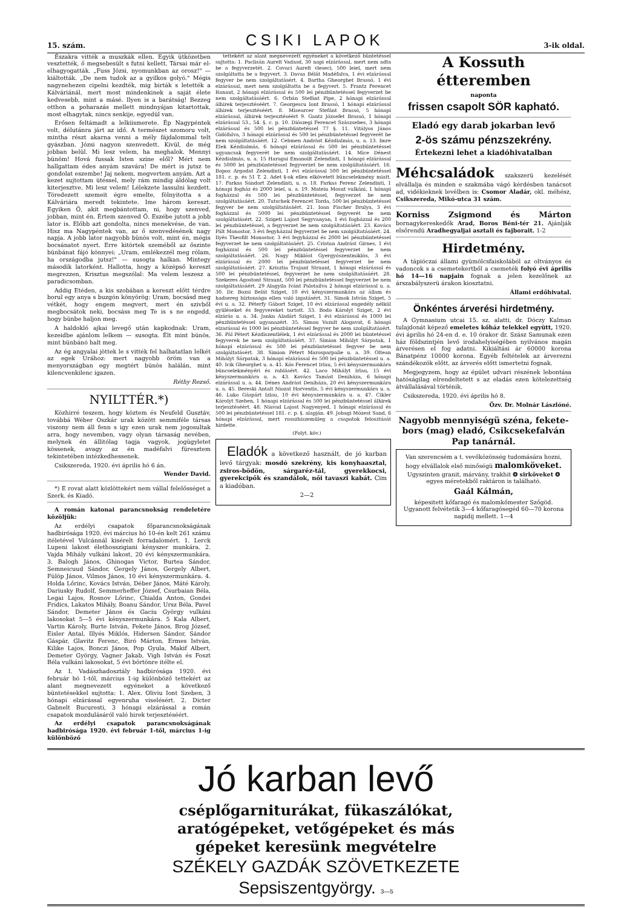15. szám. CSIKI LAPOK 3-ik oldal.
Északra vitték a muszkák ellen. Egyik ütközetben vesztették, ő megsebesült s futni kellett. Társai már el-elhagyogatták. „Fuss Józsi, nyomunkban az orosz!" — kiáltották. „De nem tudok az a gyilkos golyó." Mégis nagynehezen cipelni kezdték, mig birták s letették a Kálváriánál, mert most mindenkinek a saját élete kedvesebb, mint a másé. Ilyen is a barátság! Bezzeg otthon a poharazás mellett mindnyájan kitartottak, most elhagytak, nincs senkije, egyedül van.
Erősen feltámadt a lelkiismerete. Ép Nagypéntek volt, délutánra járt az idő. A természet szomoru volt, mintha részt akarna venni a mély fájdalommal telt gyászban. Józsi nagyon szenvedett. Kivül, de még jobban belül. Mi lesz velem, ha meghalok. Mennyi bünöm! Hová fussak Isten szine elől? Mért nem hallgattam édes anyám szavára! De mért is jutsz te gondolat eszembe! Jaj nekem, megvertem anyám. Azt a kezet sujtottam ütéssel, mely rám mindig áldólag volt kiterjesztve. Mi lesz velem! Lélekzete lassulni kezdett. Töredezett szemeit égre emelte, fölnyitotta s a Kálváriára meredt tekintete. Ime három kereszt. Egyiken Ő, akit megbántottam, ni, hogy szenved, jobban, mint én. Értem szenved Ő. Eszébe jutott a jobb lator is. Előbb azt gondolta, nincs menekvése, de van. Hisz ma Nagypéntek van, az ő szenvedésének nagy napja. A jobb lator nagyobb bünös volt, mint én, mégis bocsánatot nyert. Erre kitörtek szeméből az őszinte bünbánat fájó könnyei: „Uram, emlékezzél meg rólam, ha országodba jutsz!" — susogta halkan. Mintegy második latorként. Hallotta, hogy a középső kereszt megrezzen, Krisztus megszólal: Ma velem leszesz a paradicsomban.
Addig Etéden, a kis szobában a kereszt előtt térdre borul egy anya s buzgón könyörög: Uram, bocsásd meg vétkét, hogy engem megvert, mert én szivből megbocsátok neki, bocsáss meg Te is s ne engedd, hogy bünbe haljon meg.
A haldokló ajkai levegő után kapkodnak: Uram, kezeidbe ajánlom lelkem — susogta. Élt mint bünös, mint bünbánó halt meg.
Az ég angyalai jöttek le s vitték fel halhatatlan lelkét az egek Urához: mert nagyobb öröm van a menyországban egy megtért bünös halálán, mint kilencvenkilenc igazen.
Réthy Rezső.
NYILTTÉR.*)
Közhirré teszem, hogy köztem és Neufeld Gusztáv, továbbá Wéber Oszkár urak között semmiféle társas viszony nem áll fenn s igy ezen urak nem jogosultak arra, hogy nevemben, vagy olyan társaság nevében, melynek én állitólag tagja vagyok, jogügyletet kössenek, avagy az én madéfalvi füresztem tekintetében intézkedhessenek.
Csikszereda, 1920. évi április hó 6 án.
Wender David.
*) E rovat alatt közlöttekért nem vállal felelősséget a Szerk. és Kiadó.
A román katonai parancsnokság rendeletére közöljük:
Az erdélyi csapatok főparancsnokságának hadbirósága 1920. évi március hó 10-én kelt 261 számu itéletével Vulcánnál kisérelt forradalomért. 1. Lerck Lupeni lakost élethosszigiani kényszer munkára. 2. Vajda Mihály vulkáni lakost, 20 évi kényszermunkára. 3. Balogh János, Ghinogas Victor, Burtea Sándor, Semneicuud Sándor, Gergely János, Gergely Albert, Fülöp János, Vilmos János, 10 évi kényszermunkára. 4. Holda Lőrinc, Kovács István, Déber János, Máté Károly, Dariusky Rudolf, Semmerheffer József, Csurbaian Béla, Legai Lajos, Rosnov Lőrinc, Chialda Anton, Gondei Fridics, Lakatos Mihály, Boanu Sándor, Ursz Béla, Pavel Sándor, Demeter János és Gaciu György vulkáni lakosokat 5—5 évi kényszermunkára. 5 Kala Albert, Vartin Károly, Burte István, Fekete János, Brog József, Eisler Antal, Illyés Miklós, Hidersen Sándor, Sándor Gáspár, Glavitz Ferenc, Biró Márton, Ermes István, Kilike Lajos, Bonczi János, Pop Gyula, Makif Albert, Demeter György, Vagner Jakab, Vigh István és Foszt Béla vulkáni lakosokat, 5 évi börtönre itélte el.
Az I. Vadászhadosztály hadbirósága 1920. évi február hó 1-től, március 1-ig különböző tettekért az alant megnevezett egyéneket a következő büntetésekkel sujtotta: 1. Alex. Oliviu Iont Szeben, 3 hónapi elzárással egyenruha viselésért. 2. Dicter Gabnelt Bucuresti, 3 hónapi elzárással a román csapatok mozdulásáról való hirek terjesztéséért.
Az erdélyi csapatok parancsnokságának hadbirósága 1920. évi február 1-től, március 1-ig különböző
tettekért az alant megnevezett egyéneket a következő büntetéssel sujtotta: 1. Paclisán Aurelt Vadasd, 30 napi elzárással, mert nem adta be a fegyverzetét. 2. Covaci Aurelt vleseci, 500 leiel, mert nem szolgáltatta be a fegyvert. 3. Davas Bélát Madéfalva, 1 évi elzárással fegyver be nem szolgáltatásért. 4. Bartha Gheorghet Brassó, 1 évi elzárással, mert nem szolgáltatta be a fegyvert. 5. Frantz Ferencet Ranaut, 2 hónapi elzárással és 500 lei pénzbüntetéssel fegyverzet be nem szolgáltatásáért. 6. Orbán Stefánt Pipe, 2 hónapi elzárással álhirek terjesztéséért. 7. Georgescu Iont Brassó, 1 hónapi elzárással álhirek terjesztéséért. 8. Misearcer Stefánt Brassó, 5 hónapi elzárással, álhirek terjesztéséért 9. Gantz Józsefet Brassó, 1 hónapi elzárással 53., 54. §. c. p. 10. Diószegi Ferencet Szászsebes, 3 hónapi elzárással és 500 lei pénzbüntetéssel 77 §. 11. Vitályos János Gidófalva, 3 hónapi elzárással és 500 lei pénzbüntetéssel fegyverét be nem szolgáltatásáért. 12. Cebmen Andrást Kézdialmás, u. a. 13. Imre Elek Kézdialmás, 6 hónapi elzárással és 500 lei pénzbüntetéssel ugyancsak fegyverét be nem szolgáltatásáért. 14. Mice Dénest Kézdialmás, u. a. 15 Haragai Emanoilt Zelendinti, 1 hónapi elzárással és 5000 lei pénzbüntetéssel fegyverzet be nem szolgáltatásáért. 16. Bopos Argodat Zelendinti, 1 évi elzárással 500 lei pénzbüntetéssel 181. c. p. és 51 T. 2. Adet §-ok ellen elkövetett büncselekmény miatt. 17. Farkas Sándort Zelendinti, u. a. 18. Farkas Ferenc Zelendinti, 1 hónapi fogház és 2000 leiel, u. a. 19. Mateiu Mosut vulkáni, 1 hónapi fogházzal és 500 lei pénzbüntetéssel, fegyverzet be nem szolgáltatásáért. 20. Tutschek Ferencet Torda, 500 lei pénzbüntetéssel fegyver be nem szolgáltatásáért. 21. Ioan Fischer Brulya, 3 évi fogházzal és 5000 lei pénzbüntetéssel fegyverét be nem szolgáltatásért. 22. Szigeti Lajost Segyvanyan, 1 évi fogházzal és 200 lei pénzbüntetéssel, a fegyverzet be nem szolgáltatásáért. 23. Kovács Pált Monostor, 3 évi fegyházzal fegyverzet be nem szolgáltatásáért. 24. Ilyés Theofilt Monostor, 3 évi fegyházzal és 2000 lei pénzbüntetéssel fegyverzet be nem szolgáltatásáért. 25. Cristan Andrást Girnes, 1 évi fogházzal és 500 lei pénzbüntetéssel fegyverzet be nem szolgáltatásáért. 26. Nagy Miklóst Gyergyószentmiklós, 3 évi elzárással és 2000 lei pénzbüntetéssel fegyverzet be nem szolgáltatásáért. 27. Krisztia Trajant Straunt, 1 hónapi elzárással és 500 lei pénzbüntetéssel, fegyverzet be nem szolgáltatásáért. 28. Szekeres Ágostont Straunt, 500 lei pénzbüntetéssel fegyverzet be nem szolgáltatásáért. 29 Alagyila Ivánt Palotailva 2 hónapi elzárással u. a. 30. Dr. Bozsi Belát Sziget, 10 évi kényszermunkára az állam és hadsereg biztonsága ellen való izgatásért. 31. Simok István Sziget, 5 évi u. a. 32. Péterfy Gábort Sziget, 10 évi elzárással engedély nélkül gyüléseket és fegyvereket tartott. 33. Bodo Károlyt Sziget, 2 évi elzárás u. a. 34. Janku Aladárt Sziget, 1 évi elzárással és 1000 lei pénzbüntetéssel ugyanazért. 35. Simou Vazult Alogavat, 6 hónapi elzarással és 1000 lei pénzbüntetéssel fegyver be nem szolgáltatásért. 36. Pál Pétert Kézdiszentlélek, 1 évi elzárással és 2000 lei büntetéssel fegyverek be nem szolgáltatásáért. 37. Simion Mihályt Sárpatak, 1 hónapi elzárással és 500 lei pénzbüntetéssel fegyver be nem szolgáltatásért. 38. Simion Pétert Marosparpalie u. a. 39. Oltean Mihályt Sárpatak, 3 hónapi elzárással és 500 lei pénzbüntetéssel u. a. 40. Icik Gheorghet u. a. 41. Kós Ferencet Irlau, 5 évi kényszermunkára büncselekményéri és rablásért. 42. Laco Mihályt Irlau, 15 évi kényszermunkára u. a. 43. Kovács Tamást Deniháza, 6 hónapi elzárással u. a. 44. Dénes Andrást Deniháza, 20 évi kényszermunkára u. a. 45. Bereski Antalt Niozat Horventis, 5 évi kényszermunkára u. a. 46. Luko Gáspárt Izlau, 10 évi kényszermunkára u. a. 47. Cikler Károlyt Szeben, 1 hónapi elzárással és 500 lei pénzbüntetéssel álhirek terjesztéséért. 48. Niavad Lajost Nagyenyed, 1 hónapi elzárással és 500 lei pénzbüntetéssel 181. c. p. §. alapján. 49. Jobagi Mózest Sand, 6 hónapi elzárással, mert rosszhiszemüleg a csapatok felosztását hirdette.
(Folyt. köv.)
Eladók a következő használt, de jó karban levő tárgyak: mosdó szekrény, kis konyhaasztal, zsiros-bödön, sárgaréz-tál, gyerekkocsi, gyerekcipők és szandálok, női tavaszi kabát. Cim a kiadóban.
2—2
A Kossuth étteremben
naponta
frissen csapolt SÖR kapható.
Eladó egy darab jokarban levő
2-ös számu pénzszekrény.
Értekezni lehet a kiadóhivatalban
Méhcsaládok szakszerü kezelését elvállalja és minden e szakmába vágó kérdésben tanácsot ad, vidékieknek levélben is: Csomor Aladár, okl. méhész, Csikszereda, Mikó-utca 31 szám.
Korniss Zsigmond és Márton bornagykereskedők Arad, Boros Béni-tér 21. Ajánlják elsőrendü Aradhegyaljai asztali és fajborait. 1-2
Hirdetmény.
A tápióczai állami gyümölcsfaiskolából az oltványos és vadoncok s a csemetekertből a csemeték folyó évi április hó 14—16 napjain fognak a jelen kezelőnek az árszabályszerü árakon kiosztatni.
Állami erdőhivatal.
Önkéntes árverési hirdetmény.
A Gymnasium utcai 15. sz. alatti, dr. Dóczy Kalman tulajdonát képező emeletes kőház telekkel együtt, 1920. évi április hó 24-en d. e. 10 órakor dr. Szász Samunak ezen ház földszintjén levő irodahelyiségében nyilvános magán árverésen el fog adatni. Kikiáltási ár 60000 korona Bánatpénz 10000 korona. Egyéb feltételek az árverezni szándékozók előtt, az árverés előtt ismertetni fognak.
Megjegyzem, hogy az épület udvari részének lebontása hatóságilag elrendeltetett s az eladás ezen kötelezettség átvállalásával történik.
Csikszereda, 1920. évi április hó 8.
Özv. Dr. Molnár Lászlóné.
Nagyobb mennyiségü széna, fekete-bors (mag) eladó, Csikcsekefalván Pap tanárnál.
Van szerencsém a t. vevőközönség tudomására hozni, hogy elvállalok első minőségü malomköveket. Ugyszinten granit, márvány, trakhit ❂ sirköveket ❂ egyes méretekből raktáron is található.
Gaál Kálmán,
képesitett kőfaragó és malomkőmester Szőgöd. Ugyanott felvétetik 3—4 kőfaragósegéd 60—70 korona napidij mellett. 1—4
Jó karban levő
cséplőgarniturákat, fükaszálókat,
aratógépeket, vetőgépeket és más
gépeket keresünk megvételre
SZÉKELY GAZDÁK SZÖVETKEZETE
Sepsiszentgyörgy. 3—5